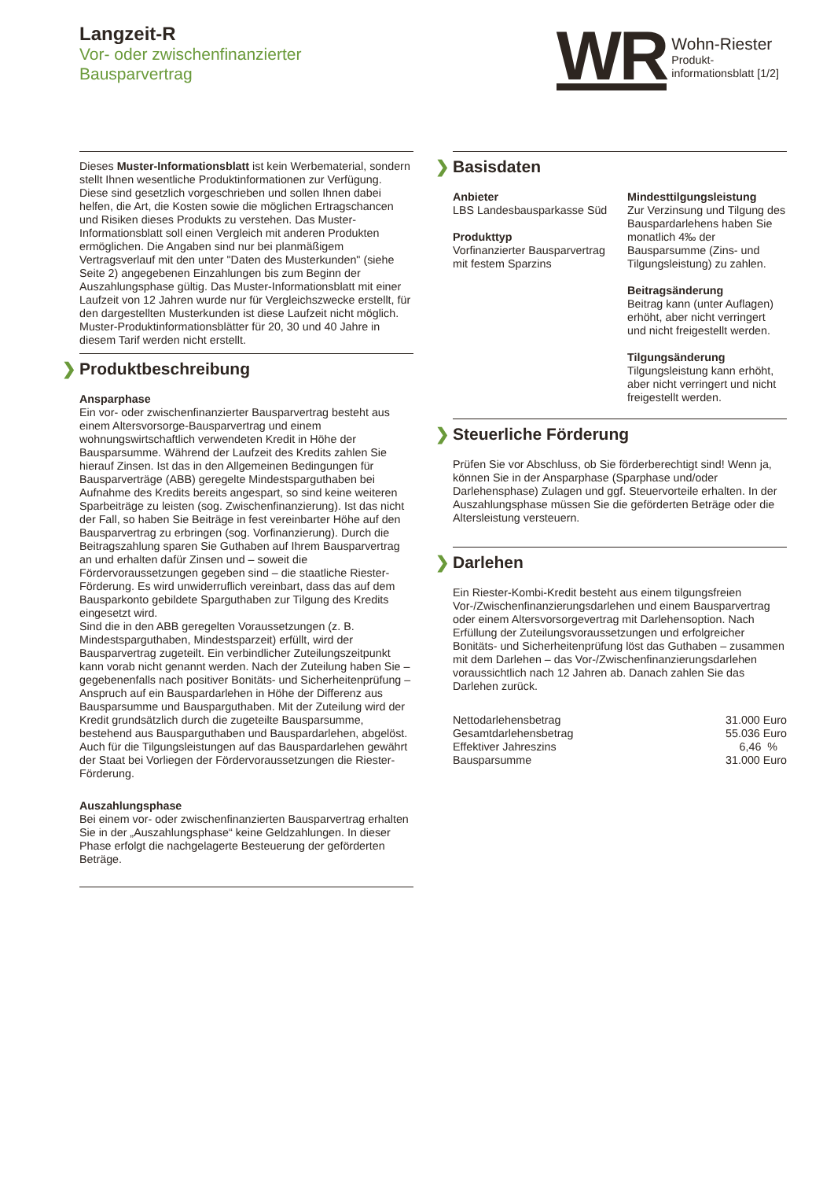Langzeit-R
Vor- oder zwischenfinanzierter
Bausparvertrag
WR
Wohn-Riester
Produkt-
informationsblatt [1/2]
Dieses Muster-Informationsblatt ist kein Werbematerial, sondern stellt Ihnen wesentliche Produktinformationen zur Verfügung. Diese sind gesetzlich vorgeschrieben und sollen Ihnen dabei helfen, die Art, die Kosten sowie die möglichen Ertragschancen und Risiken dieses Produkts zu verstehen. Das Muster-Informationsblatt soll einen Vergleich mit anderen Produkten ermöglichen. Die Angaben sind nur bei planmäßigem Vertragsverlauf mit den unter "Daten des Musterkunden" (siehe Seite 2) angegebenen Einzahlungen bis zum Beginn der Auszahlungsphase gültig. Das Muster-Informationsblatt mit einer Laufzeit von 12 Jahren wurde nur für Vergleichszwecke erstellt, für den dargestellten Musterkunden ist diese Laufzeit nicht möglich. Muster-Produktinformationsblätter für 20, 30 und 40 Jahre in diesem Tarif werden nicht erstellt.
❯ Produktbeschreibung
Ansparphase
Ein vor- oder zwischenfinanzierter Bausparvertrag besteht aus einem Altersvorsorge-Bausparvertrag und einem wohnungswirtschaftlich verwendeten Kredit in Höhe der Bausparsumme. Während der Laufzeit des Kredits zahlen Sie hierauf Zinsen. Ist das in den Allgemeinen Bedingungen für Bausparverträge (ABB) geregelte Mindestsparguthaben bei Aufnahme des Kredits bereits angespart, so sind keine weiteren Sparbeiträge zu leisten (sog. Zwischenfinanzierung). Ist das nicht der Fall, so haben Sie Beiträge in fest vereinbarter Höhe auf den Bausparvertrag zu erbringen (sog. Vorfinanzierung). Durch die Beitragszahlung sparen Sie Guthaben auf Ihrem Bausparvertrag an und erhalten dafür Zinsen und – soweit die Fördervoraussetzungen gegeben sind – die staatliche Riester-Förderung. Es wird unwiderruflich vereinbart, dass das auf dem Bausparkonto gebildete Sparguthaben zur Tilgung des Kredits eingesetzt wird.
Sind die in den ABB geregelten Voraussetzungen (z. B. Mindestsparguthaben, Mindestsparzeit) erfüllt, wird der Bausparvertrag zugeteilt. Ein verbindlicher Zuteilungszeitpunkt kann vorab nicht genannt werden. Nach der Zuteilung haben Sie – gegebenenfalls nach positiver Bonitäts- und Sicherheitenprüfung – Anspruch auf ein Bauspardarlehen in Höhe der Differenz aus Bausparsumme und Bausparguthaben. Mit der Zuteilung wird der Kredit grundsätzlich durch die zugeteilte Bausparsumme, bestehend aus Bausparguthaben und Bauspardarlehen, abgelöst. Auch für die Tilgungsleistungen auf das Bauspardarlehen gewährt der Staat bei Vorliegen der Fördervoraussetzungen die Riester-Förderung.
Auszahlungsphase
Bei einem vor- oder zwischenfinanzierten Bausparvertrag erhalten Sie in der „Auszahlungsphase“ keine Geldzahlungen. In dieser Phase erfolgt die nachgelagerte Besteuerung der geförderten Beträge.
❯ Basisdaten
Anbieter
LBS Landesbausparkasse Süd
Produkttyp
Vorfinanzierter Bausparvertrag mit festem Sparzins
Mindesttilgungsleistung
Zur Verzinsung und Tilgung des Bauspardarlehens haben Sie monatlich 4‰ der Bausparsumme (Zins- und Tilgungsleistung) zu zahlen.
Beitragsänderung
Beitrag kann (unter Auflagen) erhöht, aber nicht verringert und nicht freigestellt werden.
Tilgungsänderung
Tilgungsleistung kann erhöht, aber nicht verringert und nicht freigestellt werden.
❯ Steuerliche Förderung
Prüfen Sie vor Abschluss, ob Sie förderberechtigt sind! Wenn ja, können Sie in der Ansparphase (Sparphase und/oder Darlehensphase) Zulagen und ggf. Steuervorteile erhalten. In der Auszahlungsphase müssen Sie die geförderten Beträge oder die Altersleistung versteuern.
❯ Darlehen
Ein Riester-Kombi-Kredit besteht aus einem tilgungsfreien Vor-/Zwischenfinanzierungsdarlehen und einem Bausparvertrag oder einem Altersvorsorgevertrag mit Darlehensoption. Nach Erfüllung der Zuteilungsvoraussetzungen und erfolgreicher Bonitäts- und Sicherheitenprüfung löst das Guthaben – zusammen mit dem Darlehen – das Vor-/Zwischenfinanzierungsdarlehen voraussichtlich nach 12 Jahren ab. Danach zahlen Sie das Darlehen zurück.
| Nettodarlehensbetrag | 31.000 Euro |
| Gesamtdarlehensbetrag | 55.036 Euro |
| Effektiver Jahreszins | 6,46 % |
| Bausparsumme | 31.000 Euro |